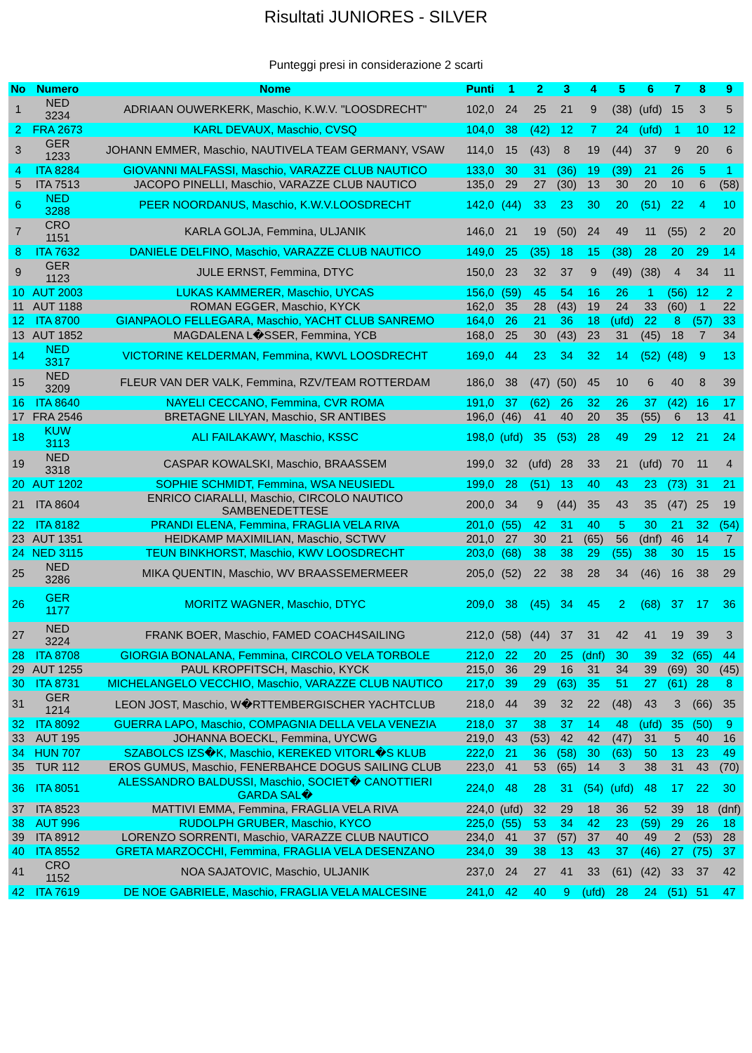Risultati JUNIORES - SILVER
Punteggi presi in considerazione 2 scarti
| No | Numero | Nome | Punti | 1 | 2 | 3 | 4 | 5 | 6 | 7 | 8 | 9 |
| --- | --- | --- | --- | --- | --- | --- | --- | --- | --- | --- | --- | --- |
| 1 | NED 3234 | ADRIAAN OUWERKERK, Maschio, K.W.V. "LOOSDRECHT" | 102,0 | 24 | 25 | 21 | 9 | (38) | (ufd) | 15 | 3 | 5 |
| 2 | FRA 2673 | KARL DEVAUX, Maschio, CVSQ | 104,0 | 38 | (42) | 12 | 7 | 24 | (ufd) | 1 | 10 | 12 |
| 3 | GER 1233 | JOHANN EMMER, Maschio, NAUTIVELA TEAM GERMANY, VSAW | 114,0 | 15 | (43) | 8 | 19 | (44) | 37 | 9 | 20 | 6 |
| 4 | ITA 8284 | GIOVANNI MALFASSI, Maschio, VARAZZE CLUB NAUTICO | 133,0 | 30 | 31 | (36) | 19 | (39) | 21 | 26 | 5 | 1 |
| 5 | ITA 7513 | JACOPO PINELLI, Maschio, VARAZZE CLUB NAUTICO | 135,0 | 29 | 27 | (30) | 13 | 30 | 20 | 10 | 6 | (58) |
| 6 | NED 3288 | PEER NOORDANUS, Maschio, K.W.V.LOOSDRECHT | 142,0 | (44) | 33 | 23 | 30 | 20 | (51) | 22 | 4 | 10 |
| 7 | CRO 1151 | KARLA GOLJA, Femmina, ULJANIK | 146,0 | 21 | 19 | (50) | 24 | 49 | 11 | (55) | 2 | 20 |
| 8 | ITA 7632 | DANIELE DELFINO, Maschio, VARAZZE CLUB NAUTICO | 149,0 | 25 | (35) | 18 | 15 | (38) | 28 | 20 | 29 | 14 |
| 9 | GER 1123 | JULE ERNST, Femmina, DTYC | 150,0 | 23 | 32 | 37 | 9 | (49) | (38) | 4 | 34 | 11 |
| 10 | AUT 2003 | LUKAS KAMMERER, Maschio, UYCAS | 156,0 | (59) | 45 | 54 | 16 | 26 | 1 | (56) | 12 | 2 |
| 11 | AUT 1188 | ROMAN EGGER, Maschio, KYCK | 162,0 | 35 | 28 | (43) | 19 | 24 | 33 | (60) | 1 | 22 |
| 12 | ITA 8700 | GIANPAOLO FELLEGARA, Maschio, YACHT CLUB SANREMO | 164,0 | 26 | 21 | 36 | 18 | (ufd) | 22 | 8 | (57) | 33 |
| 13 | AUT 1852 | MAGDALENA L�SSER, Femmina, YCB | 168,0 | 25 | 30 | (43) | 23 | 31 | (45) | 18 | 7 | 34 |
| 14 | NED 3317 | VICTORINE KELDERMAN, Femmina, KWVL LOOSDRECHT | 169,0 | 44 | 23 | 34 | 32 | 14 | (52) | (48) | 9 | 13 |
| 15 | NED 3209 | FLEUR VAN DER VALK, Femmina, RZV/TEAM ROTTERDAM | 186,0 | 38 | (47) | (50) | 45 | 10 | 6 | 40 | 8 | 39 |
| 16 | ITA 8640 | NAYELI CECCANO, Femmina, CVR ROMA | 191,0 | 37 | (62) | 26 | 32 | 26 | 37 | (42) | 16 | 17 |
| 17 | FRA 2546 | BRETAGNE LILYAN, Maschio, SR ANTIBES | 196,0 | (46) | 41 | 40 | 20 | 35 | (55) | 6 | 13 | 41 |
| 18 | KUW 3113 | ALI FAILAKAWY, Maschio, KSSC | 198,0 | (ufd) | 35 | (53) | 28 | 49 | 29 | 12 | 21 | 24 |
| 19 | NED 3318 | CASPAR KOWALSKI, Maschio, BRAASSEM | 199,0 | 32 | (ufd) | 28 | 33 | 21 | (ufd) | 70 | 11 | 4 |
| 20 | AUT 1202 | SOPHIE SCHMIDT, Femmina, WSA NEUSIEDL | 199,0 | 28 | (51) | 13 | 40 | 43 | 23 | (73) | 31 | 21 |
| 21 | ITA 8604 | ENRICO CIARALLI, Maschio, CIRCOLO NAUTICO SAMBENEDETTESE | 200,0 | 34 | 9 | (44) | 35 | 43 | 35 | (47) | 25 | 19 |
| 22 | ITA 8182 | PRANDI ELENA, Femmina, FRAGLIA VELA RIVA | 201,0 | (55) | 42 | 31 | 40 | 5 | 30 | 21 | 32 | (54) |
| 23 | AUT 1351 | HEIDKAMP MAXIMILIAN, Maschio, SCTWV | 201,0 | 27 | 30 | 21 | (65) | 56 | (dnf) | 46 | 14 | 7 |
| 24 | NED 3115 | TEUN BINKHORST, Maschio, KWV LOOSDRECHT | 203,0 | (68) | 38 | 38 | 29 | (55) | 38 | 30 | 15 | 15 |
| 25 | NED 3286 | MIKA QUENTIN, Maschio, WV BRAASSEMERMEER | 205,0 | (52) | 22 | 38 | 28 | 34 | (46) | 16 | 38 | 29 |
| 26 | GER 1177 | MORITZ WAGNER, Maschio, DTYC | 209,0 | 38 | (45) | 34 | 45 | 2 | (68) | 37 | 17 | 36 |
| 27 | NED 3224 | FRANK BOER, Maschio, FAMED COACH4SAILING | 212,0 | (58) | (44) | 37 | 31 | 42 | 41 | 19 | 39 | 3 |
| 28 | ITA 8708 | GIORGIA BONALANA, Femmina, CIRCOLO VELA TORBOLE | 212,0 | 22 | 20 | 25 | (dnf) | 30 | 39 | 32 | (65) | 44 |
| 29 | AUT 1255 | PAUL KROPFITSCH, Maschio, KYCK | 215,0 | 36 | 29 | 16 | 31 | 34 | 39 | (69) | 30 | (45) |
| 30 | ITA 8731 | MICHELANGELO VECCHIO, Maschio, VARAZZE CLUB NAUTICO | 217,0 | 39 | 29 | (63) | 35 | 51 | 27 | (61) | 28 | 8 |
| 31 | GER 1214 | LEON JOST, Maschio, W�RTTEMBERGISCHER YACHTCLUB | 218,0 | 44 | 39 | 32 | 22 | (48) | 43 | 3 | (66) | 35 |
| 32 | ITA 8092 | GUERRA LAPO, Maschio, COMPAGNIA DELLA VELA VENEZIA | 218,0 | 37 | 38 | 37 | 14 | 48 | (ufd) | 35 | (50) | 9 |
| 33 | AUT 195 | JOHANNA BOECKL, Femmina, UYCWG | 219,0 | 43 | (53) | 42 | 42 | (47) | 31 | 5 | 40 | 16 |
| 34 | HUN 707 | SZABOLCS IZS�K, Maschio, KEREKED VITORL�S KLUB | 222,0 | 21 | 36 | (58) | 30 | (63) | 50 | 13 | 23 | 49 |
| 35 | TUR 112 | EROS GUMUS, Maschio, FENERBAHCE DOGUS SAILING CLUB | 223,0 | 41 | 53 | (65) | 14 | 3 | 38 | 31 | 43 | (70) |
| 36 | ITA 8051 | ALESSANDRO BALDUSSI, Maschio, SOCIET� CANOTTIERI GARDA SAL� | 224,0 | 48 | 28 | 31 | (54) | (ufd) | 48 | 17 | 22 | 30 |
| 37 | ITA 8523 | MATTIVI EMMA, Femmina, FRAGLIA VELA RIVA | 224,0 | (ufd) | 32 | 29 | 18 | 36 | 52 | 39 | 18 | (dnf) |
| 38 | AUT 996 | RUDOLPH GRUBER, Maschio, KYCO | 225,0 | (55) | 53 | 34 | 42 | 23 | (59) | 29 | 26 | 18 |
| 39 | ITA 8912 | LORENZO SORRENTI, Maschio, VARAZZE CLUB NAUTICO | 234,0 | 41 | 37 | (57) | 37 | 40 | 49 | 2 | (53) | 28 |
| 40 | ITA 8552 | GRETA MARZOCCHI, Femmina, FRAGLIA VELA DESENZANO | 234,0 | 39 | 38 | 13 | 43 | 37 | (46) | 27 | (75) | 37 |
| 41 | CRO 1152 | NOA SAJATOVIC, Maschio, ULJANIK | 237,0 | 24 | 27 | 41 | 33 | (61) | (42) | 33 | 37 | 42 |
| 42 | ITA 7619 | DE NOE GABRIELE, Maschio, FRAGLIA VELA MALCESINE | 241,0 | 42 | 40 | 9 | (ufd) | 28 | 24 | (51) | 51 | 47 |